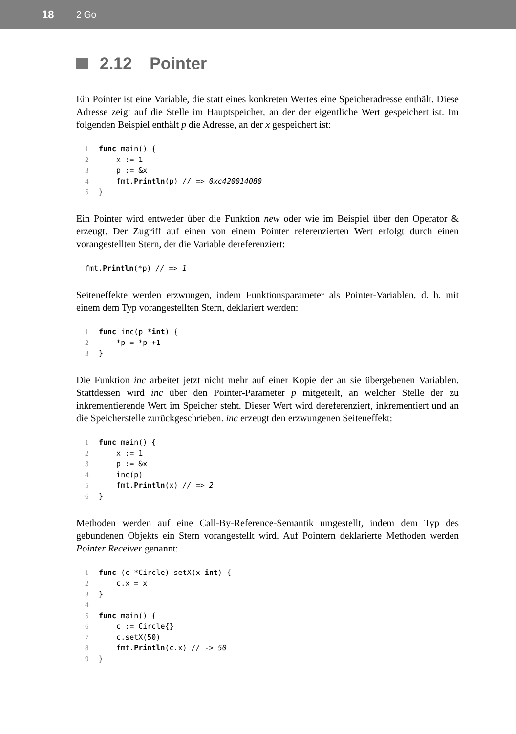18 2 Go
2.12 Pointer
Ein Pointer ist eine Variable, die statt eines konkreten Wertes eine Speicheradresse enthält. Diese Adresse zeigt auf die Stelle im Hauptspeicher, an der der eigentliche Wert gespeichert ist. Im folgenden Beispiel enthält p die Adresse, an der x gespeichert ist:
1 func main() {
2    x := 1
3    p := &x
4    fmt.Println(p) // => 0xc420014080
5}
Ein Pointer wird entweder über die Funktion new oder wie im Beispiel über den Operator & erzeugt. Der Zugriff auf einen von einem Pointer referenzierten Wert erfolgt durch einen vorangestellten Stern, der die Variable dereferenziert:
fmt.Println(*p) // => 1
Seiteneffekte werden erzwungen, indem Funktionsparameter als Pointer-Variablen, d. h. mit einem dem Typ vorangestellten Stern, deklariert werden:
1 func inc(p *int) {
2    *p = *p +1
3}
Die Funktion inc arbeitet jetzt nicht mehr auf einer Kopie der an sie übergebenen Variablen. Stattdessen wird inc über den Pointer-Parameter p mitgeteilt, an welcher Stelle der zu inkrementierende Wert im Speicher steht. Dieser Wert wird dereferenziert, inkrementiert und an die Speicherstelle zurückgeschrieben. inc erzeugt den erzwungenen Seiteneffekt:
1 func main() {
2    x := 1
3    p := &x
4    inc(p)
5    fmt.Println(x) // => 2
6}
Methoden werden auf eine Call-By-Reference-Semantik umgestellt, indem dem Typ des gebundenen Objekts ein Stern vorangestellt wird. Auf Pointern deklarierte Methoden werden Pointer Receiver genannt:
1 func (c *Circle) setX(x int) {
2    c.x = x
3}
4
5 func main() {
6    c := Circle{}
7    c.setX(50)
8    fmt.Println(c.x) // -> 50
9}